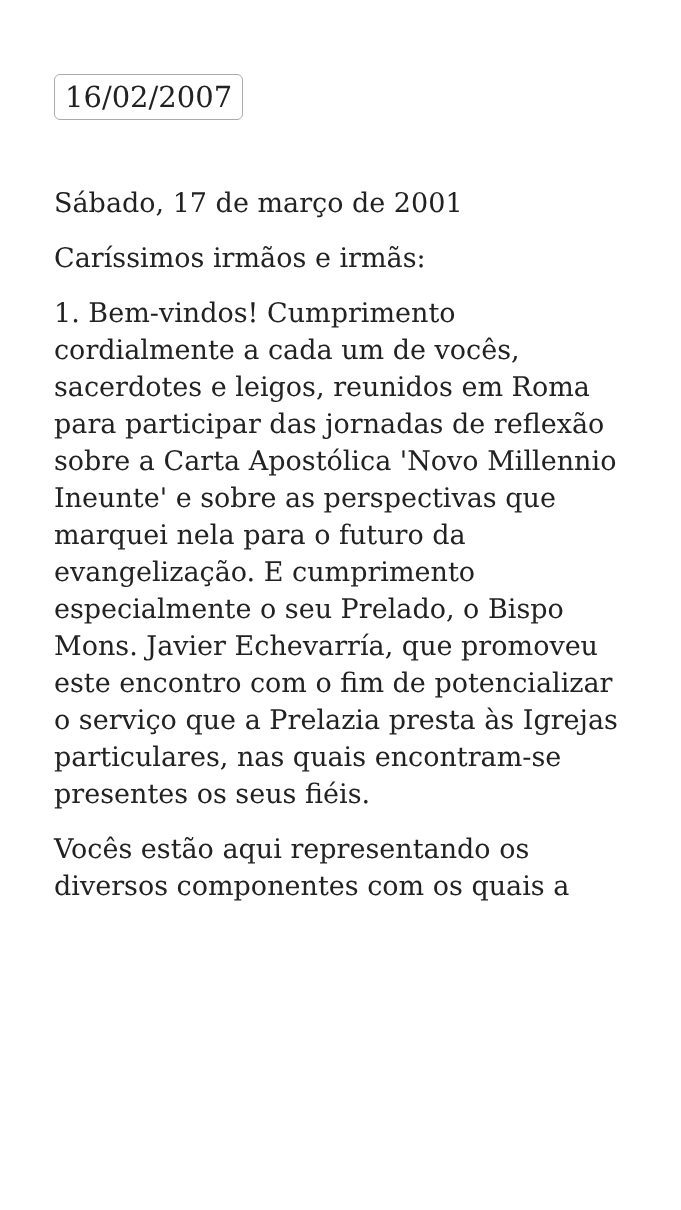16/02/2007
Sábado, 17 de março de 2001
Caríssimos irmãos e irmãs:
1. Bem-vindos! Cumprimento cordialmente a cada um de vocês, sacerdotes e leigos, reunidos em Roma para participar das jornadas de reflexão sobre a Carta Apostólica 'Novo Millennio Ineunte' e sobre as perspectivas que marquei nela para o futuro da evangelização. E cumprimento especialmente o seu Prelado, o Bispo Mons. Javier Echevarría, que promoveu este encontro com o fim de potencializar o serviço que a Prelazia presta às Igrejas particulares, nas quais encontram-se presentes os seus fiéis.
Vocês estão aqui representando os diversos componentes com os quais a